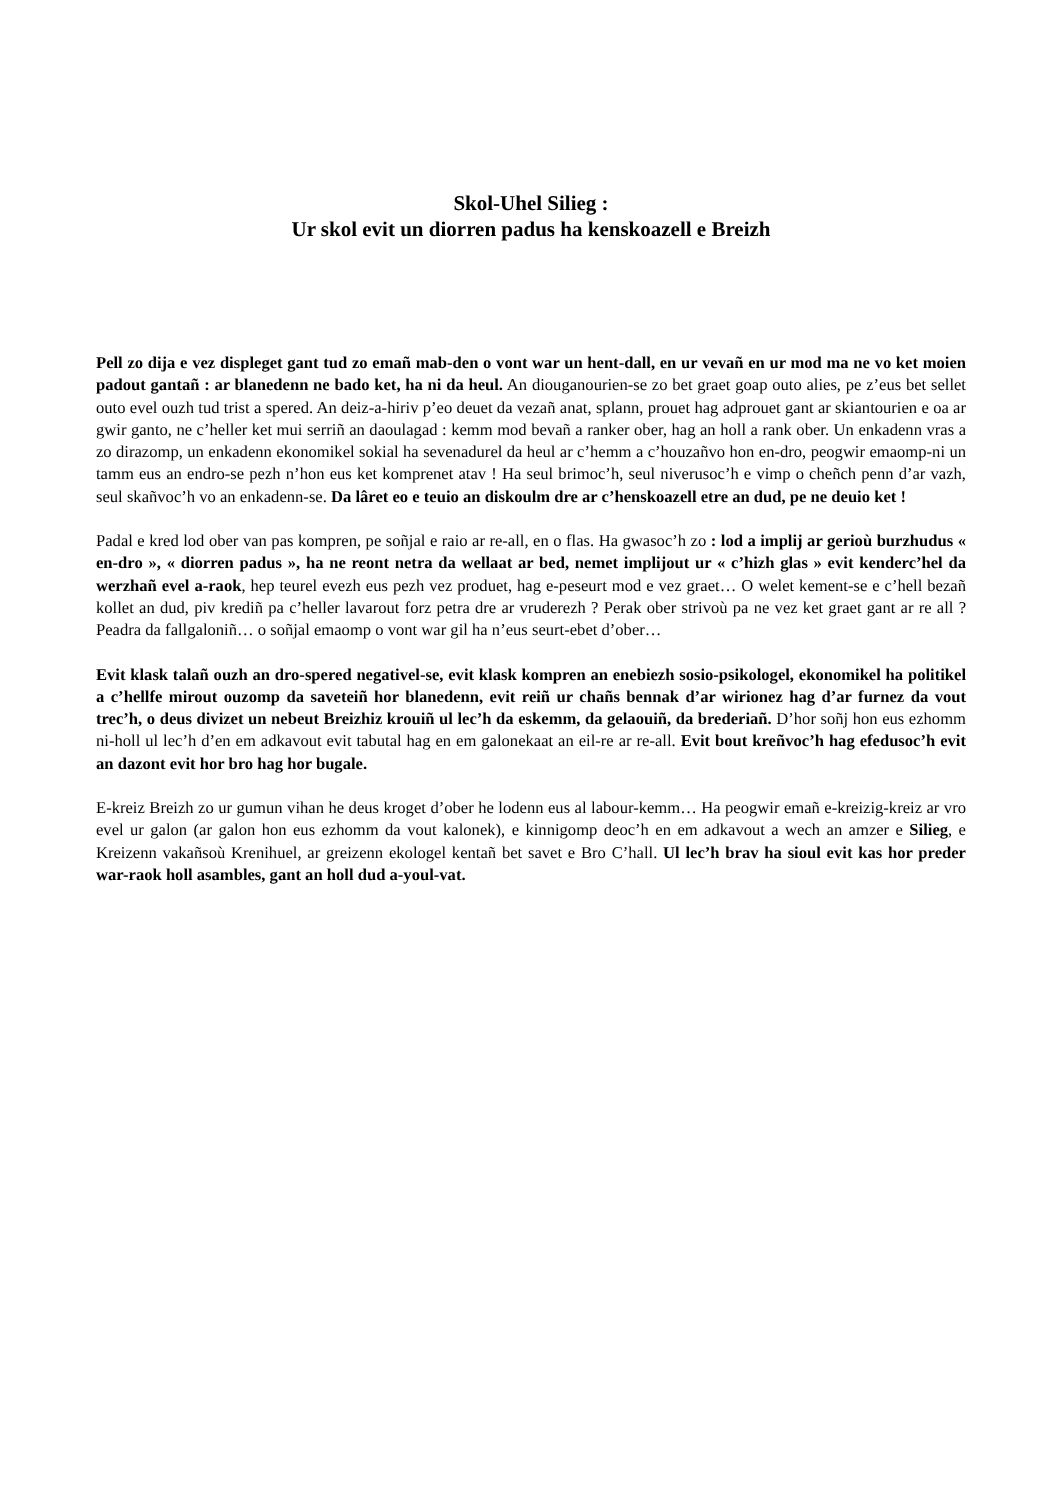Skol-Uhel Silieg :
Ur skol evit un diorren padus ha kenskoazell e Breizh
Pell zo dija e vez displeget gant tud zo emañ mab-den o vont war un hent-dall, en ur vevañ en ur mod ma ne vo ket moien padout gantañ : ar blanedenn ne bado ket, ha ni da heul. An diouganourien-se zo bet graet goap outo alies, pe z’eus bet sellet outo evel ouzh tud trist a spered. An deiz-a-hiriv p’eo deuet da vezañ anat, splann, prouet hag adprouet gant ar skiantourien e oa ar gwir ganto, ne c’heller ket mui serriñ an daoulagad : kemm mod bevañ a ranker ober, hag an holl a rank ober. Un enkadenn vras a zo dirazomp, un enkadenn ekonomikel sokial ha sevenadurel da heul ar c’hemm a c’houzañvo hon en-dro, peogwir emaomp-ni un tamm eus an endro-se pezh n’hon eus ket komprenet atav ! Ha seul brimoc’h, seul niverusoc’h e vimp o cheñch penn d’ar vazh, seul skañvoc’h vo an enkadenn-se. Da lâret eo e teuio an diskoulm dre ar c’henskoazell etre an dud, pe ne deuio ket !
Padal e kred lod ober van pas kompren, pe soñjal e raio ar re-all, en o flas. Ha gwasoc’h zo : lod a implij ar gerioù burzhudus « en-dro », « diorren padus », ha ne reont netra da wellaat ar bed, nemet implijout ur « c’hizh glas » evit kenderc’hel da werzhañ evel a-raok, hep teurel evezh eus pezh vez produet, hag e-peseurt mod e vez graet… O welet kement-se e c’hell bezañ kollet an dud, piv krediñ pa c’heller lavarout forz petra dre ar vruderezh ? Perak ober strivoù pa ne vez ket graet gant ar re all ? Peadra da fallgaloniñ… o soñjal emaomp o vont war gil ha n’eus seurt-ebet d’ober…
Evit klask talañ ouzh an dro-spered negativel-se, evit klask kompren an enebiezh sosio-psikologel, ekonomikel ha politikel a c’hellfe mirout ouzomp da saveteiñ hor blanedenn, evit reiñ ur chañs bennak d’ar wirionez hag d’ar furnez da vout trec’h, o deus divizet un nebeut Breizhiz krouiñ ul lec’h da eskemm, da gelaouiñ, da brederiañ. D’hor soñj hon eus ezhomm ni-holl ul lec’h d’en em adkavout evit tabutal hag en em galonekaat an eil-re ar re-all. Evit bout kreñvoc’h hag efedusoc’h evit an dazont evit hor bro hag hor bugale.
E-kreiz Breizh zo ur gumun vihan he deus kroget d’ober he lodenn eus al labour-kemm… Ha peogwir emañ e-kreizig-kreiz ar vro evel ur galon (ar galon hon eus ezhomm da vout kalonek), e kinnigomp deoc’h en em adkavout a wech an amzer e Silieg, e Kreizenn vakañsoù Krenihuel, ar greizenn ekologel kentañ bet savet e Bro C’hall. Ul lec’h brav ha sioul evit kas hor preder war-raok holl asambles, gant an holl dud a-youl-vat.